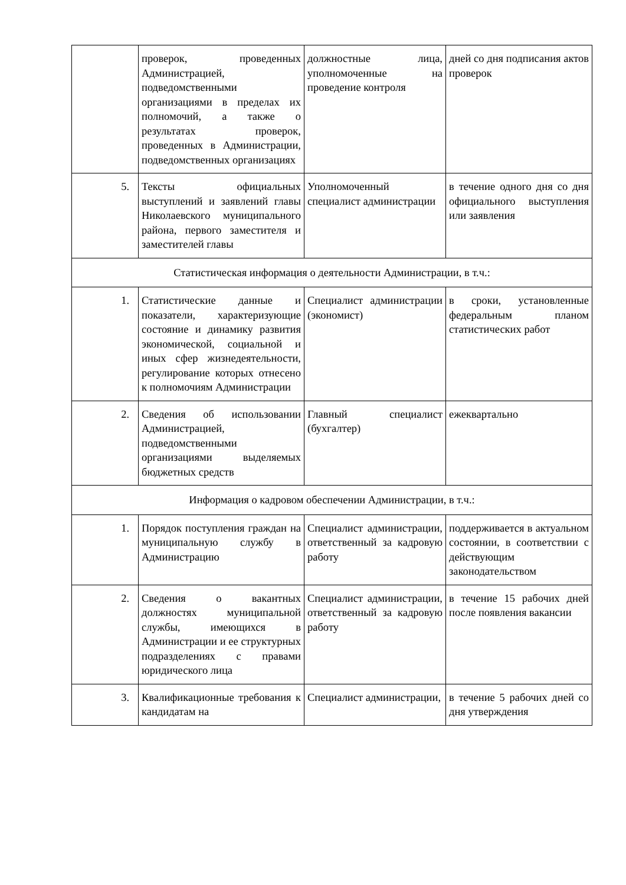| | проверок, проведенных Администрацией, подведомственными организациями в пределах их полномочий, а также о результатах проверок, проведенных в Администрации, подведомственных организациях | должностные лица, уполномоченные на проведение контроля | дней со дня подписания актов проверок |
| 5. | Тексты официальных выступлений и заявлений главы Николаевского муниципального района, первого заместителя и заместителей главы | Уполномоченный специалист администрации | в течение одного дня со дня официального выступления или заявления |
| Статистическая информация о деятельности Администрации, в т.ч.: | | | |
| 1. | Статистические данные и показатели, характеризующие состояние и динамику развития экономической, социальной и иных сфер жизнедеятельности, регулирование которых отнесено к полномочиям Администрации | Специалист администрации (экономист) | в сроки, установленные федеральным планом статистических работ |
| 2. | Сведения об использовании Администрацией, подведомственными организациями выделяемых бюджетных средств | Главный специалист (бухгалтер) | ежеквартально |
| Информация о кадровом обеспечении Администрации, в т.ч.: | | | |
| 1. | Порядок поступления граждан на муниципальную службу в Администрацию | Специалист администрации, ответственный за кадровую работу | поддерживается в актуальном состоянии, в соответствии с действующим законодательством |
| 2. | Сведения о вакантных должностях муниципальной службы, имеющихся в Администрации и ее структурных подразделениях с правами юридического лица | Специалист администрации, ответственный за кадровую работу | в течение 15 рабочих дней после появления вакансии |
| 3. | Квалификационные требования к кандидатам на | Специалист администрации, | в течение 5 рабочих дней со дня утверждения |